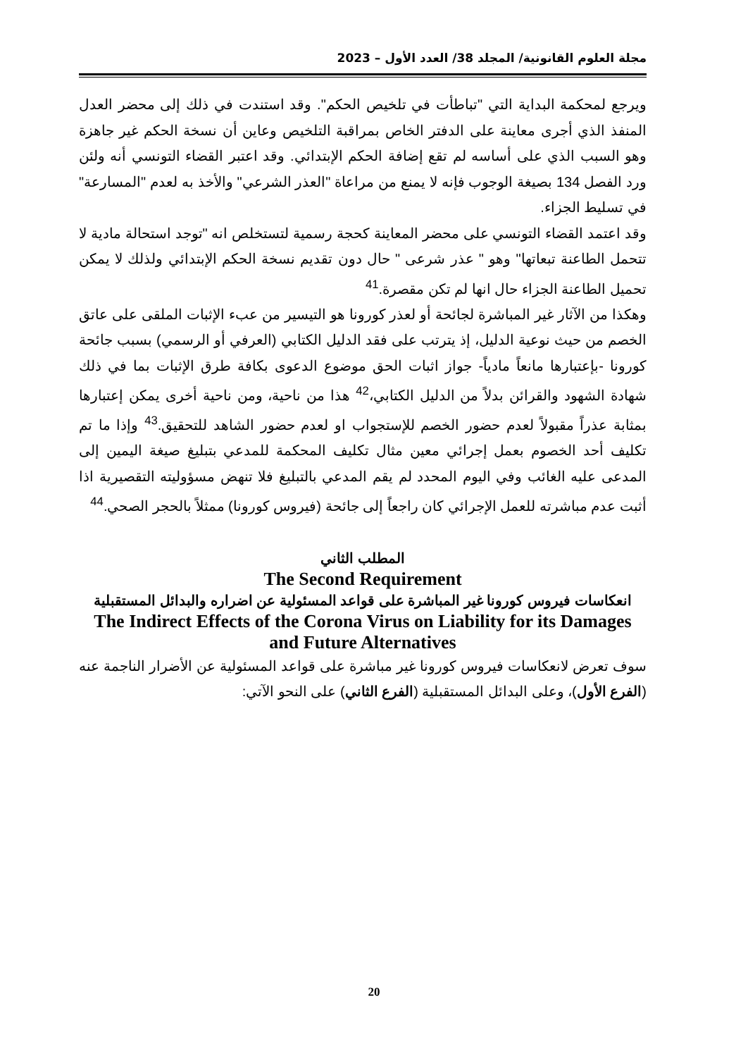مجلة العلوم القانونية/ المجلد 38/ العدد الأول – 2023
ويرجع لمحكمة البداية التي "تباطأت في تلخيص الحكم". وقد استندت في ذلك إلى محضر العدل المنفذ الذي أجرى معاينة على الدفتر الخاص بمراقبة التلخيص وعاين أن نسخة الحكم غير جاهزة وهو السبب الذي على أساسه لم تقع إضافة الحكم الإبتدائي. وقد اعتبر القضاء التونسي أنه ولئن ورد الفصل 134 بصيغة الوجوب فإنه لا يمنع من مراعاة "العذر الشرعي" والأخذ به لعدم "المسارعة" في تسليط الجزاء.
وقد اعتمد القضاء التونسي على محضر المعاينة كحجة رسمية لتستخلص انه "توجد استحالة مادية لا تتحمل الطاعنة تبعاتها" وهو " عذر شرعى " حال دون تقديم نسخة الحكم الإبتدائي ولذلك لا يمكن تحميل الطاعنة الجزاء حال انها لم تكن مقصرة.<sup>41</sup>
وهكذا من الآثار غير المباشرة لجائحة أو لعذر كورونا هو التيسير من عبء الإثبات الملقى على عاتق الخصم من حيث نوعية الدليل، إذ يترتب على فقد الدليل الكتابي (العرفي أو الرسمي) بسبب جائحة كورونا -بإعتبارها مانعاً مادياً- جواز اثبات الحق موضوع الدعوى بكافة طرق الإثبات بما في ذلك شهادة الشهود والقرائن بدلاً من الدليل الكتابي،<sup>42</sup> هذا من ناحية، ومن ناحية أخرى يمكن إعتبارها بمثابة عذراً مقبولاً لعدم حضور الخصم للإستجواب او لعدم حضور الشاهد للتحقيق.<sup>43</sup> وإذا ما تم تكليف أحد الخصوم بعمل إجرائي معين مثال تكليف المحكمة للمدعي بتبليغ صيغة اليمين إلى المدعى عليه الغائب وفي اليوم المحدد لم يقم المدعي بالتبليغ فلا تنهض مسؤوليته التقصيرية اذا أثبت عدم مباشرته للعمل الإجرائي كان راجعاً إلى جائحة (فيروس كورونا) ممثلاً بالحجر الصحي.<sup>44</sup>
المطلب الثاني
The Second Requirement
انعكاسات فيروس كورونا غير المباشرة على قواعد المسئولية عن اضراره والبدائل المستقبلية
The Indirect Effects of the Corona Virus on Liability for its Damages and Future Alternatives
سوف تعرض لانعكاسات فيروس كورونا غير مباشرة على قواعد المسئولية عن الأضرار الناجمة عنه (الفرع الأول)، وعلى البدائل المستقبلية (الفرع الثاني) على النحو الآتي:
20